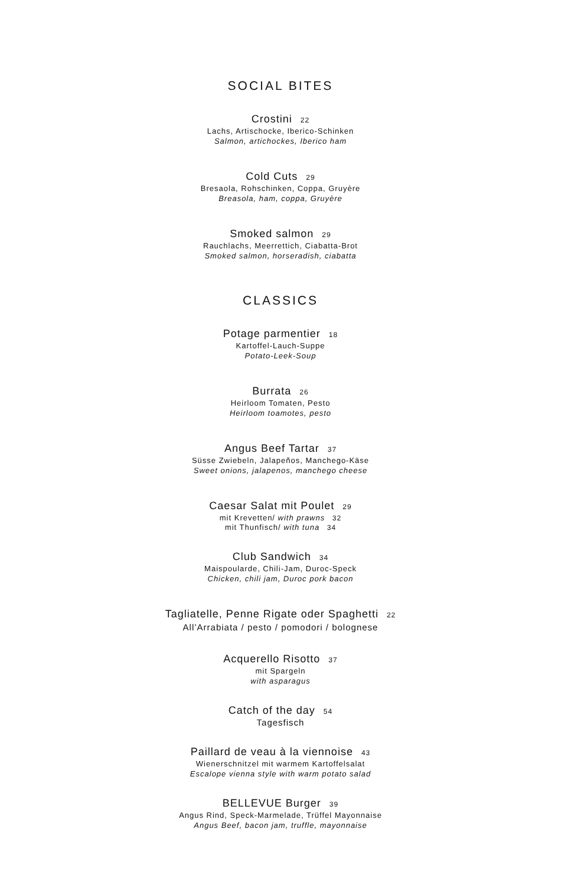SOCIAL BITES
Crostini 22
Lachs, Artischocke, Iberico-Schinken
Salmon, artichockes, Iberico ham
Cold Cuts 29
Bresaola, Rohschinken, Coppa, Gruyère
Breasola, ham, coppa, Gruyère
Smoked salmon 29
Rauchlachs, Meerrettich, Ciabatta-Brot
Smoked salmon, horseradish, ciabatta
CLASSICS
Potage parmentier 18
Kartoffel-Lauch-Suppe
Potato-Leek-Soup
Burrata 26
Heirloom Tomaten, Pesto
Heirloom toamotes, pesto
Angus Beef Tartar 37
Süsse Zwiebeln, Jalapeños, Manchego-Käse
Sweet onions, jalapenos, manchego cheese
Caesar Salat mit Poulet 29
mit Krevetten/ with prawns 32
mit Thunfisch/ with tuna 34
Club Sandwich 34
Maispoularde, Chili-Jam, Duroc-Speck
Chicken, chili jam, Duroc pork bacon
Tagliatelle, Penne Rigate oder Spaghetti 22
All’Arrabiata / pesto / pomodori / bolognese
Acquerello Risotto 37
mit Spargeln
with asparagus
Catch of the day 54
Tagesfisch
Paillard de veau à la viennoise 43
Wienerschnitzel mit warmem Kartoffelsalat
Escalope vienna style with warm potato salad
BELLEVUE Burger 39
Angus Rind, Speck-Marmelade, Trüffel Mayonnaise
Angus Beef, bacon jam, truffle, mayonnaise